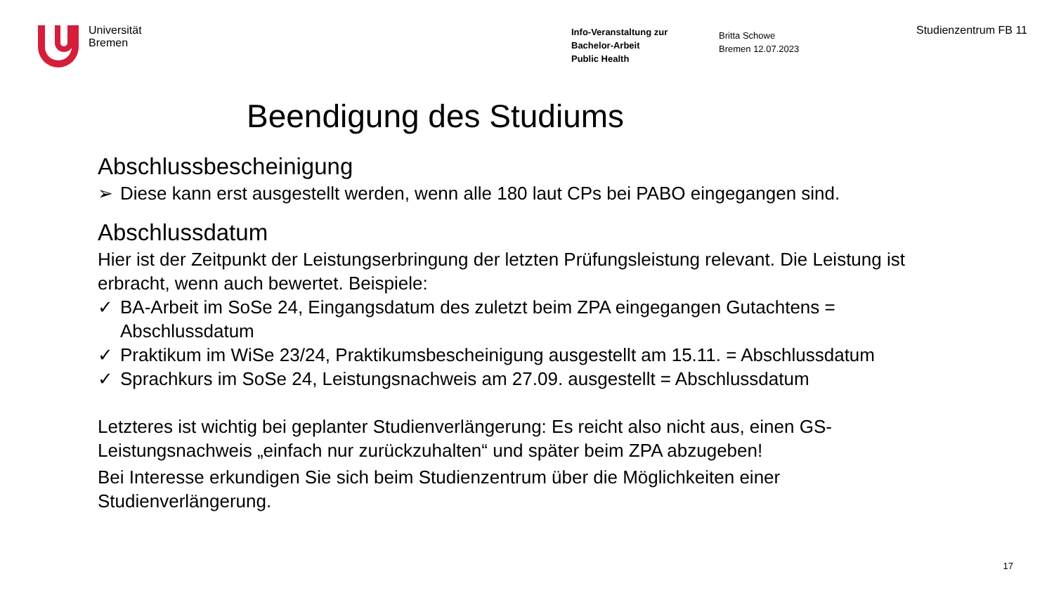Universität
Bremen
Info-Veranstaltung zur
Bachelor-Arbeit
Public Health
Britta Schowe
Bremen 12.07.2023
Studienzentrum FB 11
Beendigung des Studiums
Abschlussbescheinigung
➢ Diese kann erst ausgestellt werden, wenn alle 180 laut CPs bei PABO eingegangen sind.
Abschlussdatum
Hier ist der Zeitpunkt der Leistungserbringung der letzten Prüfungsleistung relevant. Die Leistung ist erbracht, wenn auch bewertet. Beispiele:
✓ BA-Arbeit im SoSe 24, Eingangsdatum des zuletzt beim ZPA eingegangen Gutachtens = Abschlussdatum
✓ Praktikum im WiSe 23/24, Praktikumsbescheinigung ausgestellt am 15.11. = Abschlussdatum
✓ Sprachkurs im SoSe 24, Leistungsnachweis am 27.09. ausgestellt = Abschlussdatum
Letzteres ist wichtig bei geplanter Studienverlängerung: Es reicht also nicht aus, einen GS-Leistungsnachweis „einfach nur zurückzuhalten“ und später beim ZPA abzugeben!
Bei Interesse erkundigen Sie sich beim Studienzentrum über die Möglichkeiten einer Studienverlängerung.
17